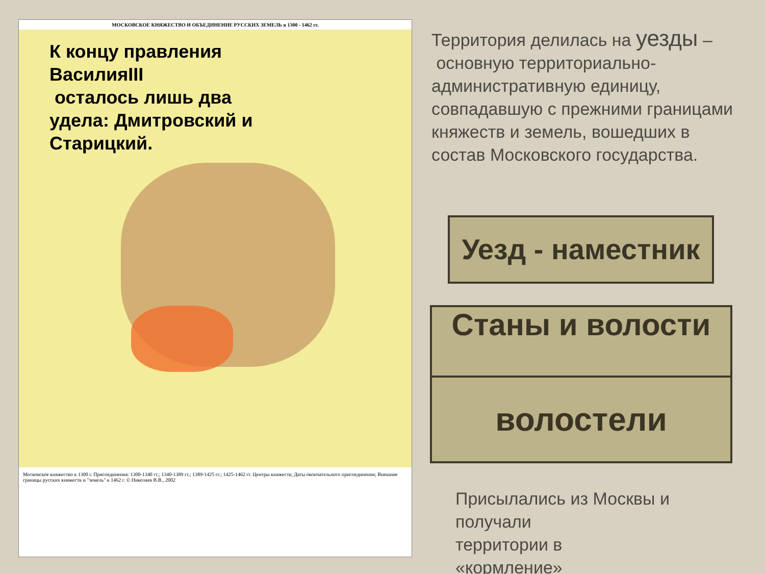МОСКОВСКОЕ КНЯЖЕСТВО И ОБЪЕДИНЕНИЕ РУССКИХ ЗЕМЕЛЬ в 1300 - 1462 гг.
К концу правления ВасилияIII
осталось лишь два удела: Дмитровский и Старицкий.
Московское княжество к 1300 г. Присоединения: 1300-1340 гг.; 1340-1389 гг.; 1389-1425 гг.; 1425-1462 гг. Центры княжеств; Даты окончательного присоединения; Внешние границы русских княжеств и "земель" к 1462 г. © Николаев В.В., 2002
Территория делилась на уезды –
основную территориально-административную единицу, совпадавшую с прежними границами княжеств и земель, вошедших в состав Московского государства.
Уезд - наместник
Станы и волости
волостели
Присылались из Москвы и
получали
территории в
«кормление»